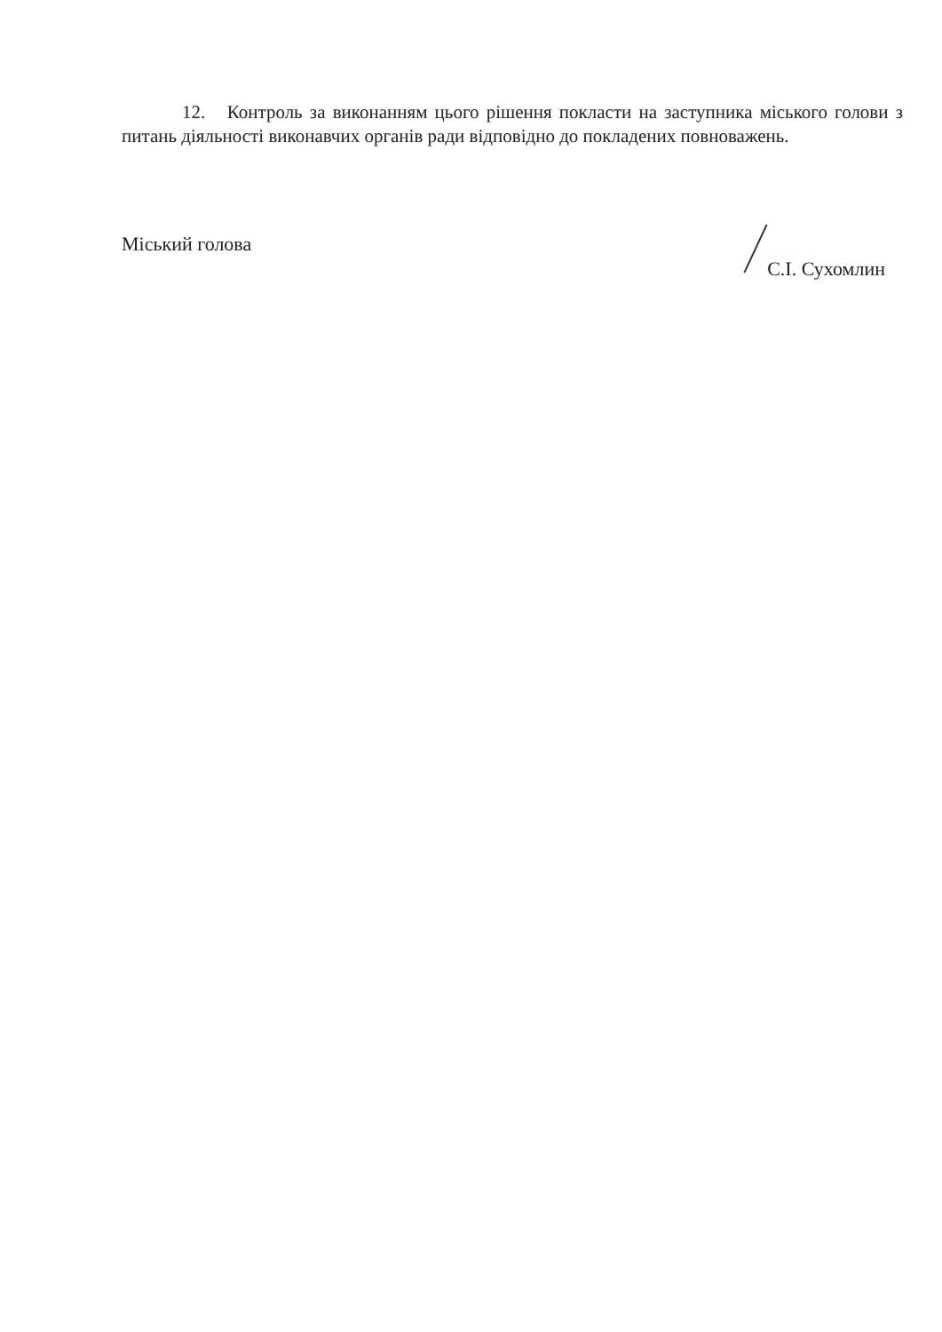12. Контроль за виконанням цього рішення покласти на заступника міського голови з питань діяльності виконавчих органів ради відповідно до покладених повноважень.
Міський голова С.І. Сухомлин